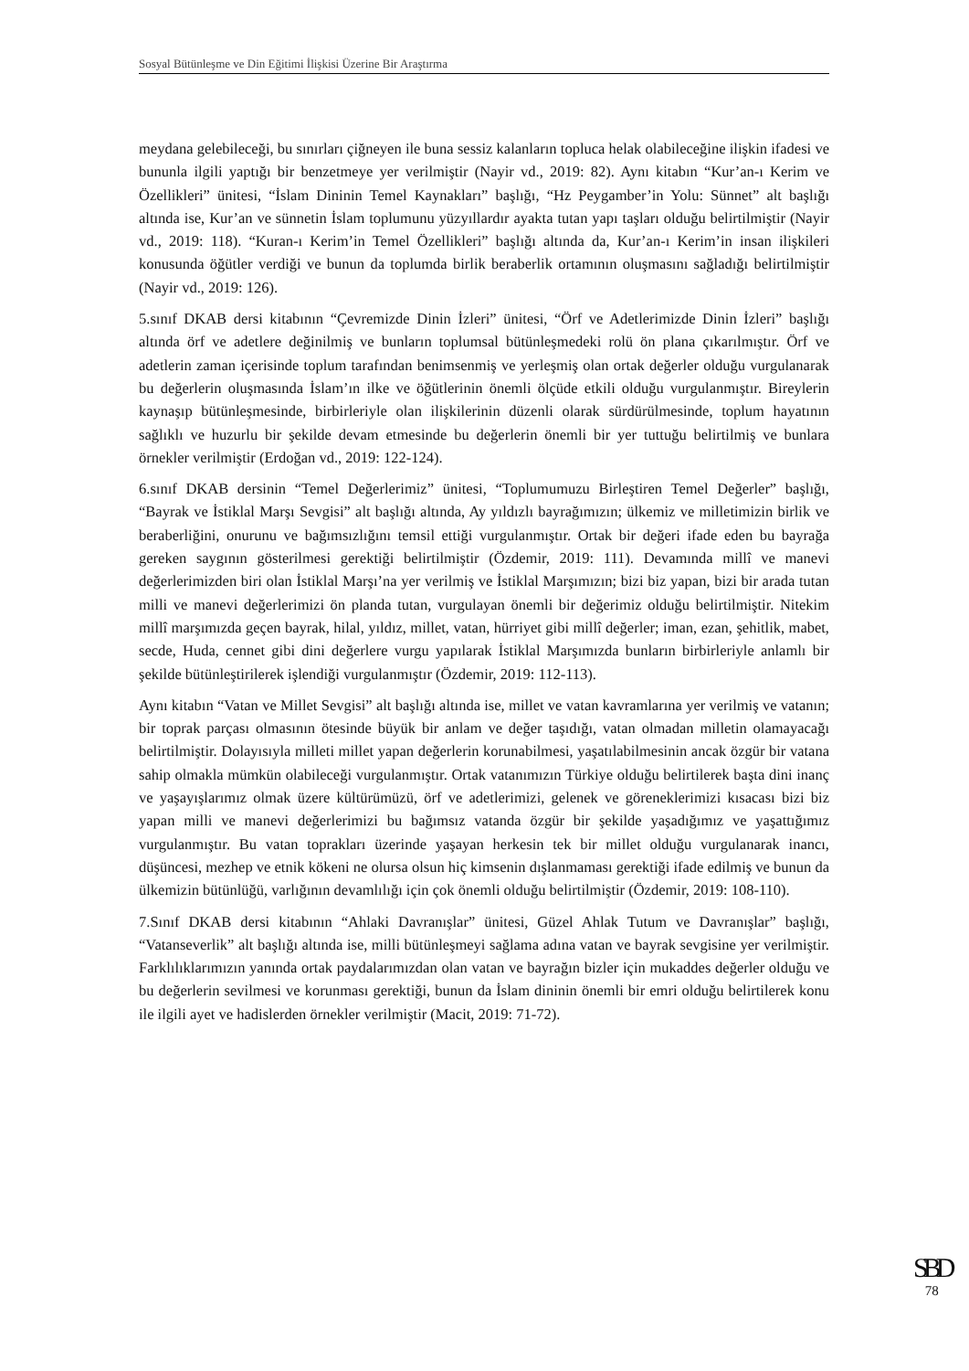Sosyal Bütünleşme ve Din Eğitimi İlişkisi Üzerine Bir Araştırma
meydana gelebileceği, bu sınırları çiğneyen ile buna sessiz kalanların topluca helak olabileceğine ilişkin ifadesi ve bununla ilgili yaptığı bir benzetmeye yer verilmiştir (Nayir vd., 2019: 82). Aynı kitabın “Kur’an-ı Kerim ve Özellikleri” ünitesi, “İslam Dininin Temel Kaynakları” başlığı, “Hz Peygamber’in Yolu: Sünnet” alt başlığı altında ise, Kur’an ve sünnetin İslam toplumunu yüzyıllardır ayakta tutan yapı taşları olduğu belirtilmiştir (Nayir vd., 2019: 118). “Kuran-ı Kerim’in Temel Özellikleri” başlığı altında da, Kur’an-ı Kerim’in insan ilişkileri konusunda öğütler verdiği ve bunun da toplumda birlik beraberlik ortamının oluşmasını sağladığı belirtilmiştir (Nayir vd., 2019: 126).
5.sınıf DKAB dersi kitabının “Çevremizde Dinin İzleri” ünitesi, “Örf ve Adetlerimizde Dinin İzleri” başlığı altında örf ve adetlere değinilmiş ve bunların toplumsal bütünleşmedeki rolü ön plana çıkarılmıştır. Örf ve adetlerin zaman içerisinde toplum tarafından benimsenmiş ve yerleşmiş olan ortak değerler olduğu vurgulanarak bu değerlerin oluşmasında İslam’ın ilke ve öğütlerinin önemli ölçüde etkili olduğu vurgulanmıştır. Bireylerin kaynaşıp bütünleşmesinde, birbirleriyle olan ilişkilerinin düzenli olarak sürdürülmesinde, toplum hayatının sağlıklı ve huzurlu bir şekilde devam etmesinde bu değerlerin önemli bir yer tuttuğu belirtilmiş ve bunlara örnekler verilmiştir (Erdoğan vd., 2019: 122-124).
6.sınıf DKAB dersinin “Temel Değerlerimiz” ünitesi, “Toplumumuzu Birleştiren Temel Değerler” başlığı, “Bayrak ve İstiklal Marşı Sevgisi” alt başlığı altında, Ay yıldızlı bayrağımızın; ülkemiz ve milletimizin birlik ve beraberliğini, onurunu ve bağımsızlığını temsil ettiği vurgulanmıştır. Ortak bir değeri ifade eden bu bayrağa gereken saygının gösterilmesi gerektiği belirtilmiştir (Özdemir, 2019: 111). Devamında millî ve manevi değerlerimizden biri olan İstiklal Marşı’na yer verilmiş ve İstiklal Marşımızın; bizi biz yapan, bizi bir arada tutan milli ve manevi değerlerimizi ön planda tutan, vurgulayan önemli bir değerimiz olduğu belirtilmiştir. Nitekim millî marşımızda geçen bayrak, hilal, yıldız, millet, vatan, hürriyet gibi millî değerler; iman, ezan, şehitlik, mabet, secde, Huda, cennet gibi dini değerlere vurgu yapılarak İstiklal Marşımızda bunların birbirleriyle anlamlı bir şekilde bütünleştirilerek işlendiği vurgulanmıştır (Özdemir, 2019: 112-113).
Aynı kitabın “Vatan ve Millet Sevgisi” alt başlığı altında ise, millet ve vatan kavramlarına yer verilmiş ve vatanın; bir toprak parçası olmasının ötesinde büyük bir anlam ve değer taşıdığı, vatan olmadan milletin olamayacağı belirtilmiştir. Dolayısıyla milleti millet yapan değerlerin korunabilmesi, yaşatılabilmesinin ancak özgür bir vatana sahip olmakla mümkün olabileceği vurgulanmıştır. Ortak vatanımızın Türkiye olduğu belirtilerek başta dini inanç ve yaşayışlarımız olmak üzere kültürümüzü, örf ve adetlerimizi, gelenek ve göreneklerimizi kısacası bizi biz yapan milli ve manevi değerlerimizi bu bağımsız vatanda özgür bir şekilde yaşadığımız ve yaşattığımız vurgulanmıştır. Bu vatan toprakları üzerinde yaşayan herkesin tek bir millet olduğu vurgulanarak inancı, düşüncesi, mezhep ve etnik kökeni ne olursa olsun hiç kimsenin dışlanmaması gerektiği ifade edilmiş ve bunun da ülkemizin bütünlüğü, varlığının devamlılığı için çok önemli olduğu belirtilmiştir (Özdemir, 2019: 108-110).
7.Sınıf DKAB dersi kitabının “Ahlaki Davranışlar” ünitesi, Güzel Ahlak Tutum ve Davranışlar” başlığı, “Vatanseverlik” alt başlığı altında ise, milli bütünleşmeyi sağlama adına vatan ve bayrak sevgisine yer verilmiştir. Farklılıklarımızın yanında ortak paydalarımızdan olan vatan ve bayrağın bizler için mukaddes değerler olduğu ve bu değerlerin sevilmesi ve korunması gerektiği, bunun da İslam dininin önemli bir emri olduğu belirtilerek konu ile ilgili ayet ve hadislerden örnekler verilmiştir (Macit, 2019: 71-72).
SBD
78